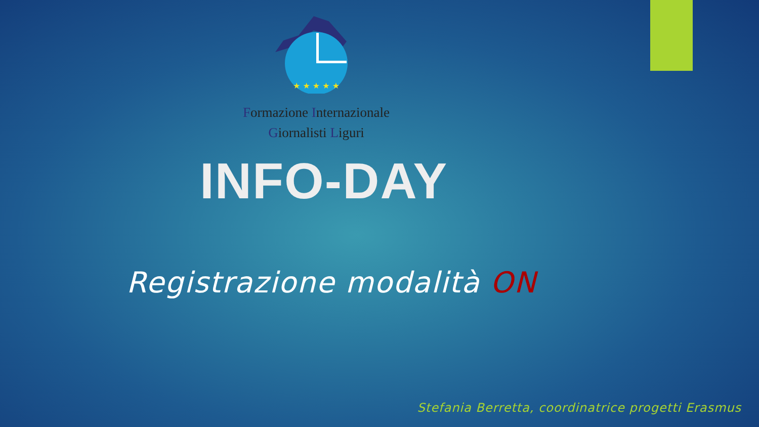★ ★ ★ ★ ★
Formazione Internazionale
Giornalisti Liguri
INFO-DAY
Registrazione modalità ON
Stefania Berretta, coordinatrice progetti Erasmus